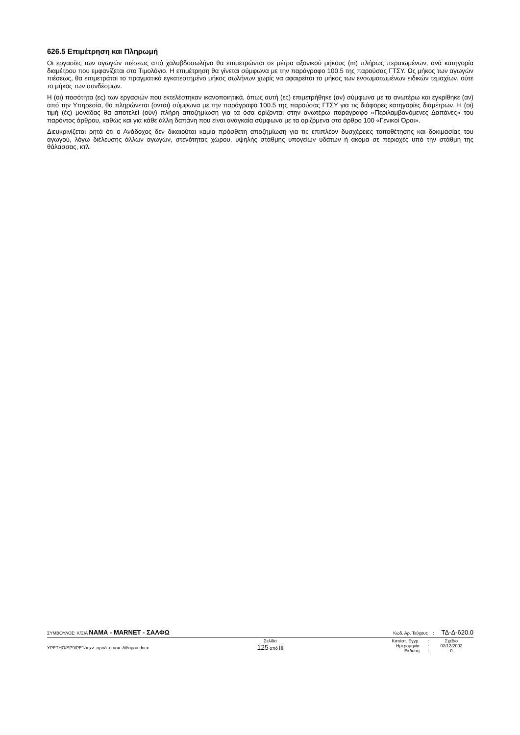626.5 Επιμέτρηση και Πληρωμή
Οι εργασίες των αγωγών πιέσεως από χαλυβδοσωλήνα θα επιμετρώνται σε μέτρα αξονικού μήκους (m) πλήρως περαιωμένων, ανά κατηγορία διαμέτρου που εμφανίζεται στο Τιμολόγιο. Η επιμέτρηση θα γίνεται σύμφωνα με την παράγραφο 100.5 της παρούσας ΓΤΣΥ. Ως μήκος των αγωγών πιέσεως, θα επιμετράται το πραγματικά εγκατεστημένο μήκος σωλήνων χωρίς να αφαιρείται το μήκος των ενσωματωμένων ειδικών τεμαχίων, ούτε το μήκος των συνδέσμων.
Η (οι) ποσότητα (ες) των εργασιών που εκτελέστηκαν ικανοποιητικά, όπως αυτή (ες) επιμετρήθηκε (αν) σύμφωνα με τα ανωτέρω και εγκρίθηκε (αν) από την Υπηρεσία, θα πληρώνεται (ονται) σύμφωνα με την παράγραφο 100.5 της παρούσας ΓΤΣΥ για τις διάφορες κατηγορίες διαμέτρων. Η (οι) τιμή (ές) μονάδας θα αποτελεί (ούν) πλήρη αποζημίωση για τα όσα ορίζονται στην ανωτέρω παράγραφο «Περιλαμβανόμενες Δαπάνες» του παρόντος άρθρου, καθώς και για κάθε άλλη δαπάνη που είναι αναγκαία σύμφωνα με τα οριζόμενα στο άρθρο 100 «Γενικοί Όροι».
Διευκρινίζεται ρητά ότι ο Ανάδοχος δεν δικαιούται καμία πρόσθετη αποζημίωση για τις επιπλέον δυσχέρειες τοποθέτησης και δοκιμασίας του αγωγού, λόγω διέλευσης άλλων αγωγών, στενότητας χώρου, υψηλής στάθμης υπογείων υδάτων ή ακόμα σε περιοχές υπό την στάθμη της θάλασσας, κτλ.
ΣΥΜΒΟΥΛΟΣ: Κ/ΞΙΑ ΝΑΜΑ - MARNET - ΣΑΛΦΩ Κωδ. Αρ. Τεύχους : ΤΔ-Δ-620.0
ΥΡΕΤΗΟ/ΕΡ9/ΡΕ1/τεχν. προδ. επισκ. δίδυμου.docx
Σελίδα
125 από iii
Κατάστ. Εγγρ.: Σχέδιο Ημερομηνία: 02/12/2002 Έκδοση: 0